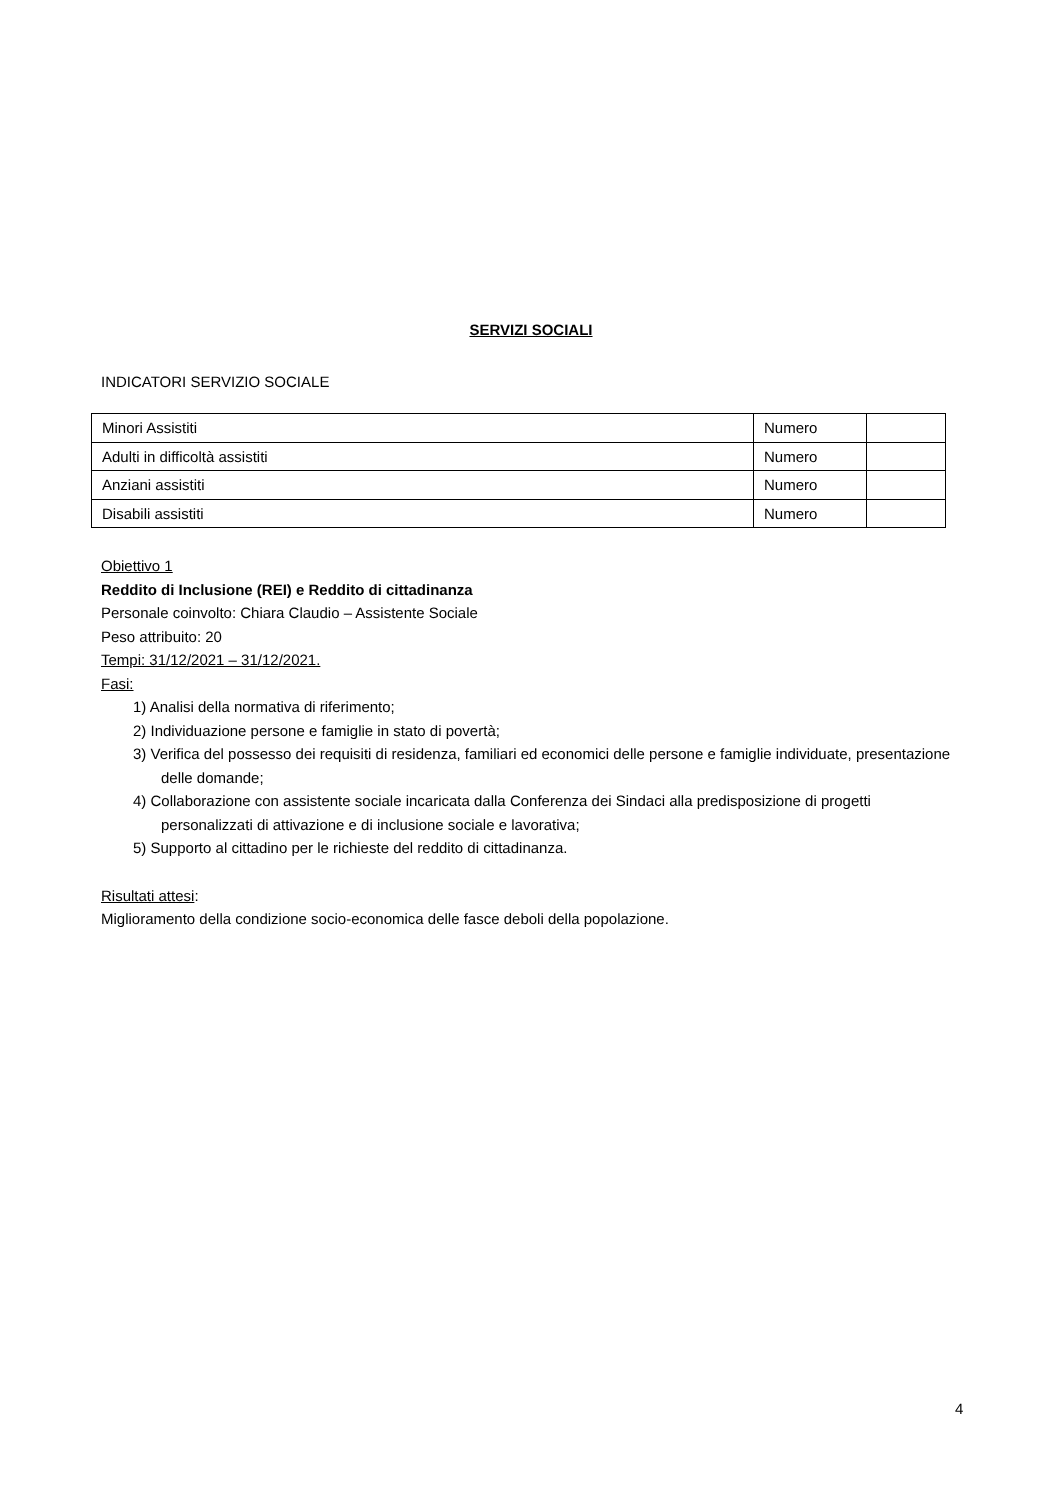SERVIZI SOCIALI
INDICATORI SERVIZIO SOCIALE
| Minori Assistiti | Numero | |
| Adulti in difficoltà assistiti | Numero | |
| Anziani assistiti | Numero | |
| Disabili assistiti | Numero | |
Obiettivo 1
Reddito di Inclusione (REI) e Reddito di cittadinanza
Personale coinvolto: Chiara Claudio – Assistente Sociale
Peso attribuito: 20
Tempi: 31/12/2021 – 31/12/2021.
Fasi:
1) Analisi della normativa di riferimento;
2) Individuazione persone e famiglie in stato di povertà;
3) Verifica del possesso dei requisiti di residenza, familiari ed economici delle persone e famiglie individuate, presentazione delle domande;
4) Collaborazione con assistente sociale incaricata dalla Conferenza dei Sindaci alla predisposizione di progetti personalizzati di attivazione e di inclusione sociale e lavorativa;
5) Supporto al cittadino per le richieste del reddito di cittadinanza.
Risultati attesi:
Miglioramento della condizione socio-economica delle fasce deboli della popolazione.
4